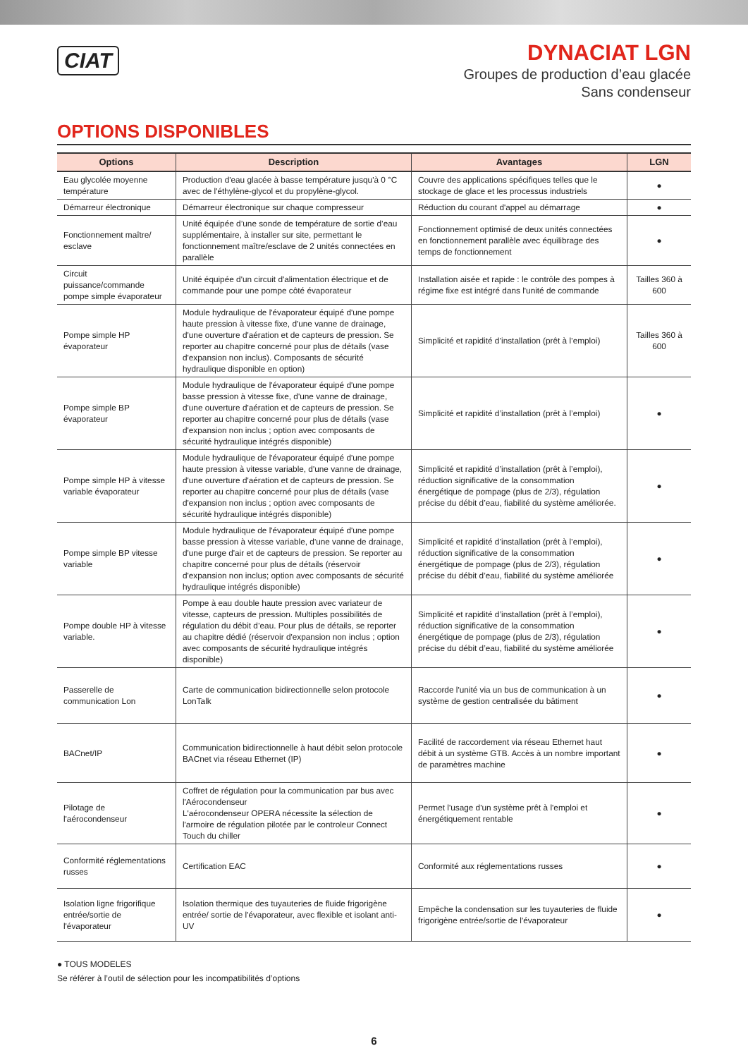CIAT
DYNACIAT LGN
Groupes de production d’eau glacée
Sans condenseur
OPTIONS DISPONIBLES
| Options | Description | Avantages | LGN |
| --- | --- | --- | --- |
| Eau glycolée moyenne température | Production d'eau glacée à basse température jusqu'à 0 °C avec de l'éthylène-glycol et du propylène-glycol. | Couvre des applications spécifiques telles que le stockage de glace et les processus industriels | ● |
| Démarreur électronique | Démarreur électronique sur chaque compresseur | Réduction du courant d'appel au démarrage | ● |
| Fonctionnement maître/ esclave | Unité équipée d’une sonde de température de sortie d’eau supplémentaire, à installer sur site, permettant le fonctionnement maître/esclave de 2 unités connectées en parallèle | Fonctionnement optimisé de deux unités connectées en fonctionnement parallèle avec équilibrage des temps de fonctionnement | ● |
| Circuit puissance/commande pompe simple évaporateur | Unité équipée d'un circuit d'alimentation électrique et de commande pour une pompe côté évaporateur | Installation aisée et rapide : le contrôle des pompes à régime fixe est intégré dans l'unité de commande | Tailles 360 à 600 |
| Pompe simple HP évaporateur | Module hydraulique de l'évaporateur équipé d'une pompe haute pression à vitesse fixe, d'une vanne de drainage, d'une ouverture d'aération et de capteurs de pression. Se reporter au chapitre concerné pour plus de détails (vase d'expansion non inclus). Composants de sécurité hydraulique disponible en option) | Simplicité et rapidité d’installation (prêt à l’emploi) | Tailles 360 à 600 |
| Pompe simple BP évaporateur | Module hydraulique de l'évaporateur équipé d'une pompe basse pression à vitesse fixe, d'une vanne de drainage, d'une ouverture d'aération et de capteurs de pression. Se reporter au chapitre concerné pour plus de détails (vase d'expansion non inclus ; option avec composants de sécurité hydraulique intégrés disponible) | Simplicité et rapidité d’installation (prêt à l’emploi) | ● |
| Pompe simple HP à vitesse variable évaporateur | Module hydraulique de l'évaporateur équipé d'une pompe haute pression à vitesse variable, d'une vanne de drainage, d'une ouverture d'aération et de capteurs de pression. Se reporter au chapitre concerné pour plus de détails (vase d'expansion non inclus ; option avec composants de sécurité hydraulique intégrés disponible) | Simplicité et rapidité d’installation (prêt à l’emploi), réduction significative de la consommation énergétique de pompage (plus de 2/3), régulation précise du débit d’eau, fiabilité du système améliorée. | ● |
| Pompe simple BP vitesse variable | Module hydraulique de l'évaporateur équipé d'une pompe basse pression à vitesse variable, d'une vanne de drainage, d'une purge d'air et de capteurs de pression. Se reporter au chapitre concerné pour plus de détails (réservoir d'expansion non inclus; option avec composants de sécurité hydraulique intégrés disponible) | Simplicité et rapidité d’installation (prêt à l’emploi), réduction significative de la consommation énergétique de pompage (plus de 2/3), régulation précise du débit d’eau, fiabilité du système améliorée | ● |
| Pompe double HP à vitesse variable. | Pompe à eau double haute pression avec variateur de vitesse, capteurs de pression. Multiples possibilités de régulation du débit d’eau. Pour plus de détails, se reporter au chapitre dédié (réservoir d'expansion non inclus ; option avec composants de sécurité hydraulique intégrés disponible) | Simplicité et rapidité d’installation (prêt à l’emploi), réduction significative de la consommation énergétique de pompage (plus de 2/3), régulation précise du débit d’eau, fiabilité du système améliorée | ● |
| Passerelle de communication Lon | Carte de communication bidirectionnelle selon protocole LonTalk | Raccorde l'unité via un bus de communication à un système de gestion centralisée du bâtiment | ● |
| BACnet/IP | Communication bidirectionnelle à haut débit selon protocole BACnet via réseau Ethernet (IP) | Facilité de raccordement via réseau Ethernet haut débit à un système GTB. Accès à un nombre important de paramètres machine | ● |
| Pilotage de l'aérocondenseur | Coffret de régulation pour la communication par bus avec l'Aérocondenseur L'aérocondenseur OPERA nécessite la sélection de l'armoire de régulation pilotée par le controleur Connect Touch du chiller | Permet l'usage d'un système prêt à l'emploi et énergétiquement rentable | ● |
| Conformité réglementations russes | Certification EAC | Conformité aux réglementations russes | ● |
| Isolation ligne frigorifique entrée/sortie de l'évaporateur | Isolation thermique des tuyauteries de fluide frigorigène entrée/ sortie de l'évaporateur, avec flexible et isolant anti-UV | Empêche la condensation sur les tuyauteries de fluide frigorigène entrée/sortie de l'évaporateur | ● |
● TOUS MODELES
Se référer à l’outil de sélection pour les incompatibilités d’options
6